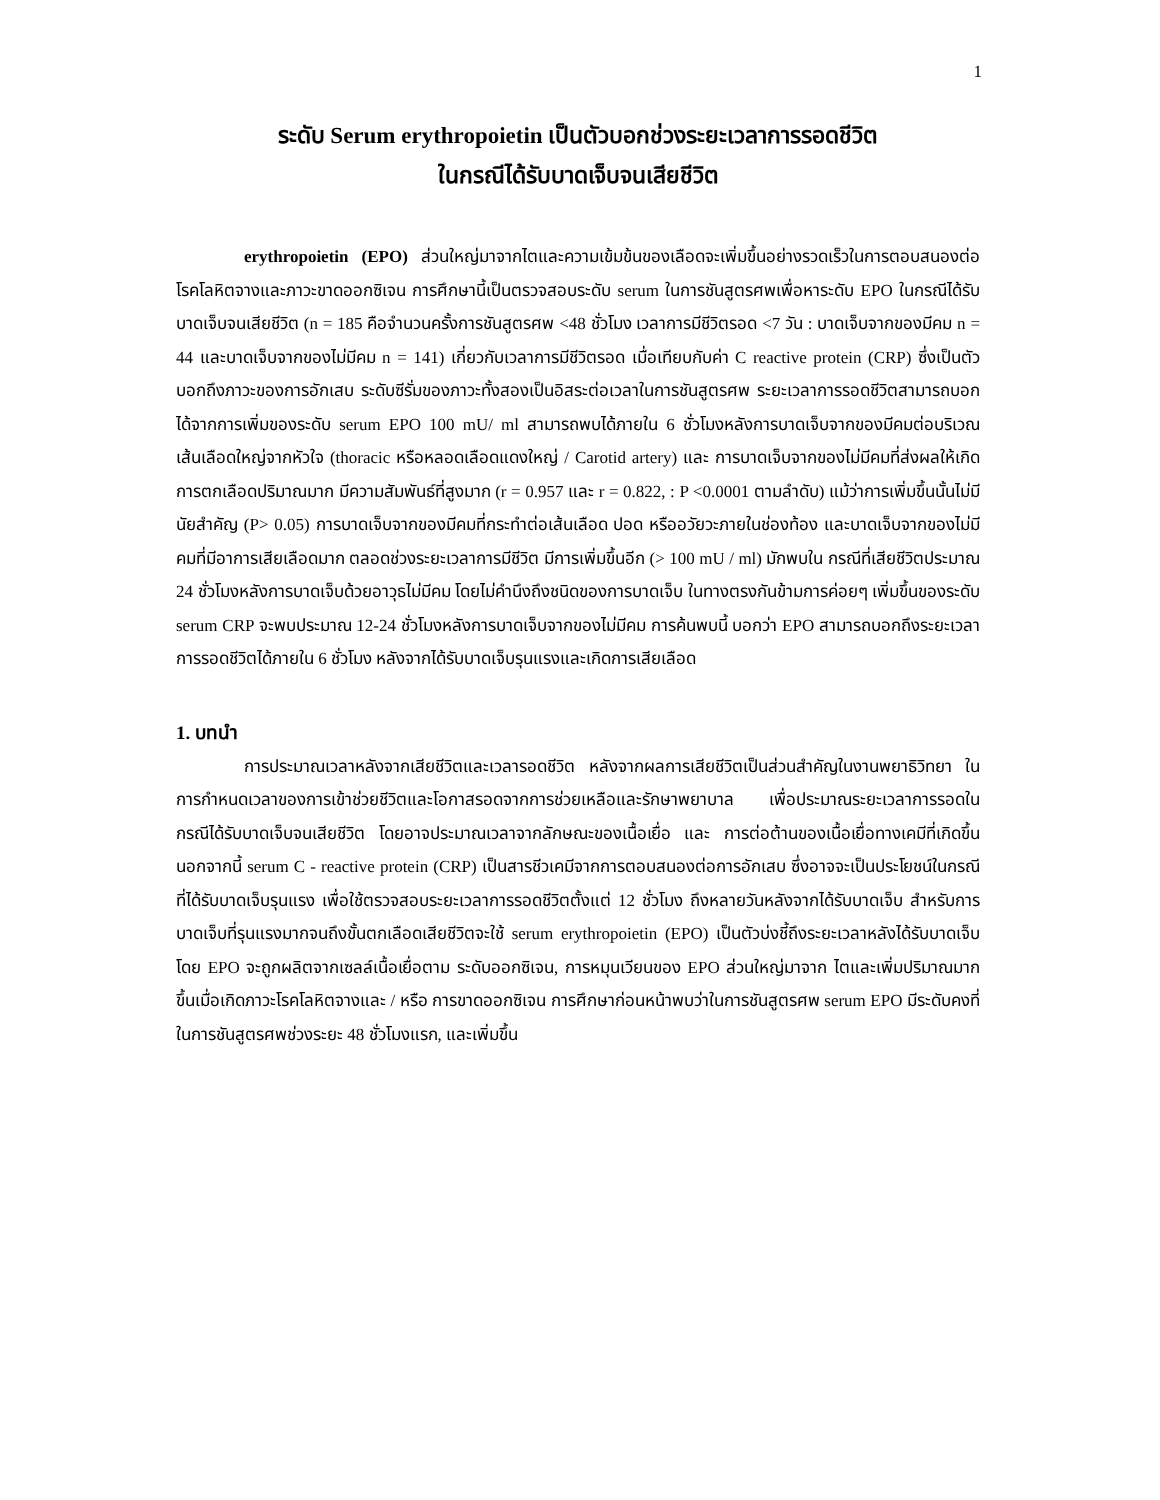1
ระดับ Serum erythropoietin เป็นตัวบอกช่วงระยะเวลาการรอดชีวิต
ในกรณีได้รับบาดเจ็บจนเสียชีวิต
erythropoietin (EPO) ส่วนใหญ่มาจากไตและความเข้มข้นของเลือดจะเพิ่มขึ้นอย่างรวดเร็วในการตอบสนองต่อโรคโลหิตจางและภาวะขาดออกซิเจน การศึกษานี้เป็นตรวจสอบระดับ serum ในการชันสูตรศพเพื่อหาระดับ EPO ในกรณีได้รับบาดเจ็บจนเสียชีวิต (n = 185 คือจำนวนครั้งการชันสูตรศพ <48 ชั่วโมง เวลาการมีชีวิตรอด <7 วัน : บาดเจ็บจากของมีคม n = 44 และบาดเจ็บจากของไม่มีคม n = 141) เกี่ยวกับเวลาการมีชีวิตรอด เมื่อเทียบกับค่า C reactive protein (CRP) ซึ่งเป็นตัวบอกถึงภาวะของการอักเสบ ระดับซีรั่มของภาวะทั้งสองเป็นอิสระต่อเวลาในการชันสูตรศพ ระยะเวลาการรอดชีวิตสามารถบอกได้จากการเพิ่มของระดับ serum EPO 100 mU/ ml สามารถพบได้ภายใน 6 ชั่วโมงหลังการบาดเจ็บจากของมีคมต่อบริเวณเส้นเลือดใหญ่จากหัวใจ (thoracic หรือหลอดเลือดแดงใหญ่ / Carotid artery) และ การบาดเจ็บจากของไม่มีคมที่ส่งผลให้เกิดการตกเลือดปริมาณมาก มีความสัมพันธ์ที่สูงมาก (r = 0.957 และ r = 0.822, : P <0.0001 ตามลำดับ) แม้ว่าการเพิ่มขึ้นนั้นไม่มีนัยสำคัญ (P> 0.05) การบาดเจ็บจากของมีคมที่กระทำต่อเส้นเลือด ปอด หรืออวัยวะภายในช่องท้อง และบาดเจ็บจากของไม่มีคมที่มีอาการเสียเลือดมาก ตลอดช่วงระยะเวลาการมีชีวิต มีการเพิ่มขึ้นอีก (> 100 mU / ml) มักพบใน กรณีที่เสียชีวิตประมาณ 24 ชั่วโมงหลังการบาดเจ็บด้วยอาวุธไม่มีคม โดยไม่คำนึงถึงชนิดของการบาดเจ็บ ในทางตรงกันข้ามการค่อยๆ เพิ่มขึ้นของระดับ serum CRP จะพบประมาณ 12-24 ชั่วโมงหลังการบาดเจ็บจากของไม่มีคม การค้นพบนี้ บอกว่า EPO สามารถบอกถึงระยะเวลาการรอดชีวิตได้ภายใน 6 ชั่วโมง หลังจากได้รับบาดเจ็บรุนแรงและเกิดการเสียเลือด
1. บทนำ
การประมาณเวลาหลังจากเสียชีวิตและเวลารอดชีวิต หลังจากผลการเสียชีวิตเป็นส่วนสำคัญในงานพยาธิวิทยา ในการกำหนดเวลาของการเข้าช่วยชีวิตและโอกาสรอดจากการช่วยเหลือและรักษาพยาบาล เพื่อประมาณระยะเวลาการรอดในกรณีได้รับบาดเจ็บจนเสียชีวิต โดยอาจประมาณเวลาจากลักษณะของเนื้อเยื่อ และ การต่อต้านของเนื้อเยื่อทางเคมีที่เกิดขึ้น นอกจากนี้ serum C - reactive protein (CRP) เป็นสารชีวเคมีจากการตอบสนองต่อการอักเสบ ซึ่งอาจจะเป็นประโยชน์ในกรณีที่ได้รับบาดเจ็บรุนแรง เพื่อใช้ตรวจสอบระยะเวลาการรอดชีวิตตั้งแต่ 12 ชั่วโมง ถึงหลายวันหลังจากได้รับบาดเจ็บ สำหรับการบาดเจ็บที่รุนแรงมากจนถึงขั้นตกเลือดเสียชีวิตจะใช้ serum erythropoietin (EPO) เป็นตัวบ่งชี้ถึงระยะเวลาหลังได้รับบาดเจ็บ โดย EPO จะถูกผลิตจากเซลล์เนื้อเยื่อตาม ระดับออกซิเจน, การหมุนเวียนของ EPO ส่วนใหญ่มาจาก ไตและเพิ่มปริมาณมากขึ้นเมื่อเกิดภาวะโรคโลหิตจางและ / หรือ การขาดออกซิเจน การศึกษาก่อนหน้าพบว่าในการชันสูตรศพ serum EPO มีระดับคงที่ในการชันสูตรศพช่วงระยะ 48 ชั่วโมงแรก, และเพิ่มขึ้น